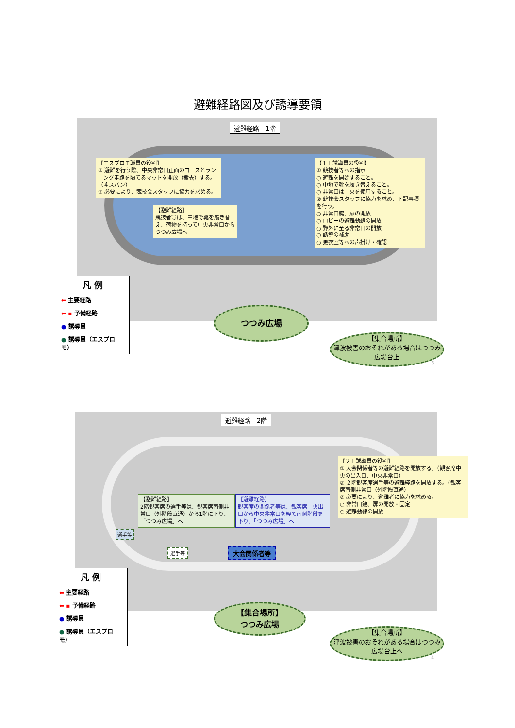避難経路図及び誘導要領
避難経路　1階
【エスプロモ職員の役割】
① 避難を行う際、中央非常口正面のコースとランニング走路を隔てるマットを開放（撤去）する。（４スパン）
② 必要により、競技会スタッフに協力を求める。
【避難経路】
競技者等は、中地で靴を履き替え、荷物を持って中央非常口から つつみ広場へ
【１Ｆ誘導員の役割】
① 競技者等への指示
○ 避難を開始すること。
○ 中地で靴を履き替えること。
○ 非常口は中央を使用すること。
② 競技会スタッフに協力を求め、下記事項を行う。
○ 非常口鍵、扉の開放
○ ロビーの避難動線の開放
○ 野外に至る非常口の開放
○ 誘導の補助
○ 更衣室等への声掛け・確認
つつみ広場
【集合場所】
津波被害のおそれがある場合はつつみ広場台上
3
凡 例
⬅ 主要経路
⬅ ▪ 予備経路
● 誘導員
● 誘導員（エスプロモ）
避難経路　2階
【２Ｆ誘導員の役割】
① 大会関係者等の避難経路を開放する。（観客席中央の出入口、中央非常口）
② ２階観客席選手等の避難経路を開放する。（観客席南側非常口（外階段直通）
③ 必要により、避難者に協力を求める。
○ 非常口鍵、扉の開放・固定
○ 避難動線の開放
【避難経路】
2階観客席の選手等は、観客席南側非常口（外階段直通）から1階に下り、「つつみ広場」へ
【避難経路】
観客席の関係者等は、観客席中央出口から中央非常口を経て南側階段を下り、「つつみ広場」へ
大会関係者等
選手等
選手等
【集合場所】
つつみ広場
【集合場所】
津波被害のおそれがある場合はつつみ広場台上へ
4
凡 例
⬅ 主要経路
⬅ ▪ 予備経路
● 誘導員
● 誘導員（エスプロモ）